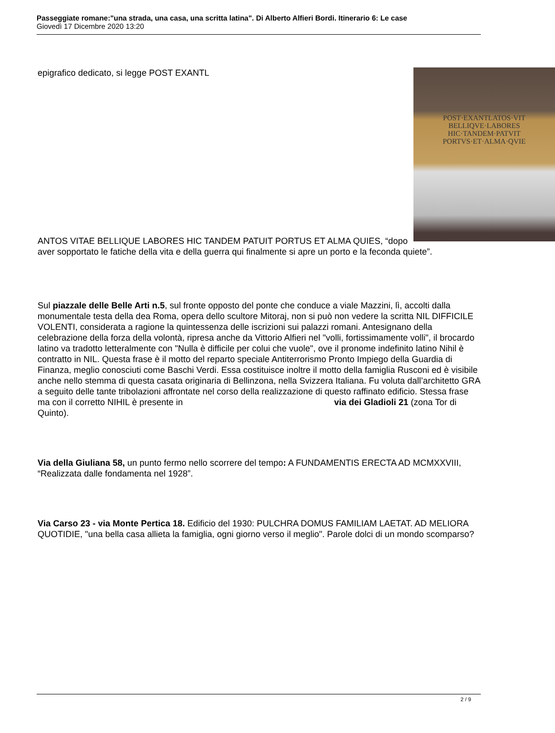Passeggiate romane:"una strada, una casa, una scritta latina". Di Alberto Alfieri Bordi. Itinerario 6: Le case
Giovedì 17 Dicembre 2020 13:20
POST·EXANTLATOS·VIT
BELLIQVE·LABORES
HIC·TANDEM·PATVIT
PORTVS·ET·ALMA·QVIE
epigrafico dedicato, si legge POST EXANTL
ANTOS VITAE BELLIQUE LABORES HIC TANDEM PATUIT PORTUS ET ALMA QUIES, “dopo aver sopportato le fatiche della vita e della guerra qui finalmente si apre un porto e la feconda quiete”.
Sul piazzale delle Belle Arti n.5, sul fronte opposto del ponte che conduce a viale Mazzini, lì, accolti dalla monumentale testa della dea Roma, opera dello scultore Mitoraj, non si può non vedere la scritta NIL DIFFICILE VOLENTI, considerata a ragione la quintessenza delle iscrizioni sui palazzi romani. Antesignano della celebrazione della forza della volontà, ripresa anche da Vittorio Alfieri nel "volli, fortissimamente volli", il brocardo latino va tradotto letteralmente con "Nulla è difficile per colui che vuole", ove il pronome indefinito latino Nihil è contratto in NIL. Questa frase è il motto del reparto speciale Antiterrorismo Pronto Impiego della Guardia di Finanza, meglio conosciuti come Baschi Verdi. Essa costituisce inoltre il motto della famiglia Rusconi ed è visibile anche nello stemma di questa casata originaria di Bellinzona, nella Svizzera Italiana. Fu voluta dall’architetto GRA a seguito delle tante tribolazioni affrontate nel corso della realizzazione di questo raffinato edificio. Stessa frase ma con il corretto NIHIL è presente in via dei Gladioli 21 (zona Tor di Quinto).
Via della Giuliana 58, un punto fermo nello scorrere del tempo: A FUNDAMENTIS ERECTA AD MCMXXVIII, “Realizzata dalle fondamenta nel 1928”.
Via Carso 23 - via Monte Pertica 18. Edificio del 1930: PULCHRA DOMUS FAMILIAM LAETAT. AD MELIORA QUOTIDIE, "una bella casa allieta la famiglia, ogni giorno verso il meglio". Parole dolci di un mondo scomparso?
2 / 9